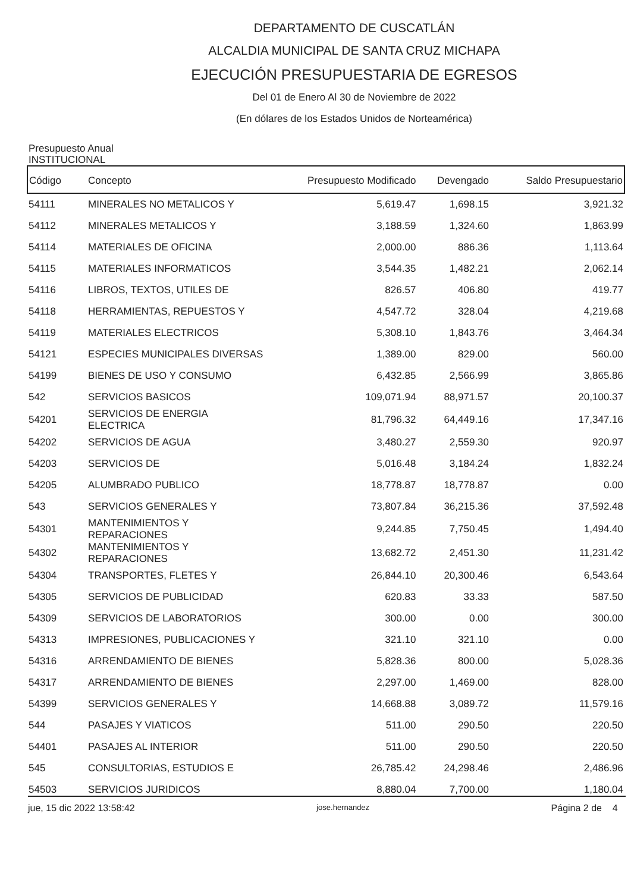DEPARTAMENTO DE CUSCATLÁN
ALCALDIA MUNICIPAL DE SANTA CRUZ MICHAPA
EJECUCIÓN PRESUPUESTARIA DE EGRESOS
Del 01 de Enero Al 30 de Noviembre de 2022
(En dólares de los Estados Unidos de Norteamérica)
Presupuesto Anual
INSTITUCIONAL
| Código | Concepto | Presupuesto Modificado | Devengado | Saldo Presupuestario |
| --- | --- | --- | --- | --- |
| 54111 | MINERALES NO METALICOS Y | 5,619.47 | 1,698.15 | 3,921.32 |
| 54112 | MINERALES METALICOS Y | 3,188.59 | 1,324.60 | 1,863.99 |
| 54114 | MATERIALES DE OFICINA | 2,000.00 | 886.36 | 1,113.64 |
| 54115 | MATERIALES INFORMATICOS | 3,544.35 | 1,482.21 | 2,062.14 |
| 54116 | LIBROS, TEXTOS, UTILES DE | 826.57 | 406.80 | 419.77 |
| 54118 | HERRAMIENTAS, REPUESTOS Y | 4,547.72 | 328.04 | 4,219.68 |
| 54119 | MATERIALES ELECTRICOS | 5,308.10 | 1,843.76 | 3,464.34 |
| 54121 | ESPECIES MUNICIPALES DIVERSAS | 1,389.00 | 829.00 | 560.00 |
| 54199 | BIENES DE USO Y CONSUMO | 6,432.85 | 2,566.99 | 3,865.86 |
| 542 | SERVICIOS BASICOS | 109,071.94 | 88,971.57 | 20,100.37 |
| 54201 | SERVICIOS DE ENERGIA ELECTRICA | 81,796.32 | 64,449.16 | 17,347.16 |
| 54202 | SERVICIOS DE AGUA | 3,480.27 | 2,559.30 | 920.97 |
| 54203 | SERVICIOS DE | 5,016.48 | 3,184.24 | 1,832.24 |
| 54205 | ALUMBRADO PUBLICO | 18,778.87 | 18,778.87 | 0.00 |
| 543 | SERVICIOS GENERALES Y | 73,807.84 | 36,215.36 | 37,592.48 |
| 54301 | MANTENIMIENTOS Y REPARACIONES | 9,244.85 | 7,750.45 | 1,494.40 |
| 54302 | MANTENIMIENTOS Y REPARACIONES | 13,682.72 | 2,451.30 | 11,231.42 |
| 54304 | TRANSPORTES, FLETES Y | 26,844.10 | 20,300.46 | 6,543.64 |
| 54305 | SERVICIOS DE PUBLICIDAD | 620.83 | 33.33 | 587.50 |
| 54309 | SERVICIOS DE LABORATORIOS | 300.00 | 0.00 | 300.00 |
| 54313 | IMPRESIONES, PUBLICACIONES Y | 321.10 | 321.10 | 0.00 |
| 54316 | ARRENDAMIENTO DE BIENES | 5,828.36 | 800.00 | 5,028.36 |
| 54317 | ARRENDAMIENTO DE BIENES | 2,297.00 | 1,469.00 | 828.00 |
| 54399 | SERVICIOS GENERALES Y | 14,668.88 | 3,089.72 | 11,579.16 |
| 544 | PASAJES Y VIATICOS | 511.00 | 290.50 | 220.50 |
| 54401 | PASAJES AL INTERIOR | 511.00 | 290.50 | 220.50 |
| 545 | CONSULTORIAS, ESTUDIOS E | 26,785.42 | 24,298.46 | 2,486.96 |
| 54503 | SERVICIOS JURIDICOS | 8,880.04 | 7,700.00 | 1,180.04 |
jue, 15 dic 2022 13:58:42 jose.hernandez Página 2 de 4